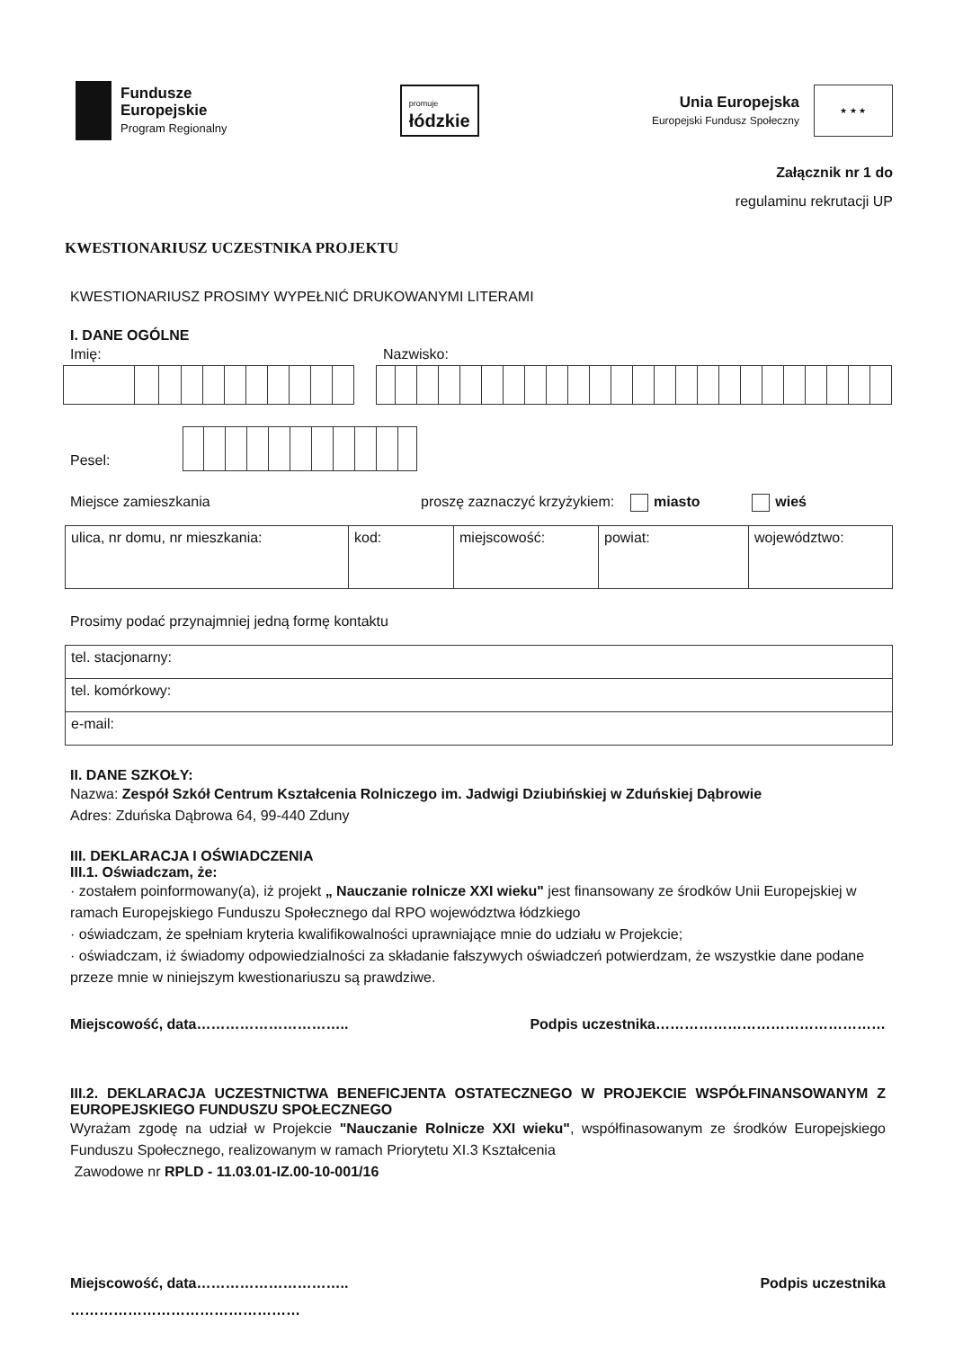Fundusze
Europejskie
Program Regionalny
promuje
łódzkie
Unia Europejska
Europejski Fundusz Społeczny
★ ★ ★
Załącznik nr 1 do
regulaminu rekrutacji UP
KWESTIONARIUSZ UCZESTNIKA PROJEKTU
KWESTIONARIUSZ PROSIMY WYPEŁNIĆ DRUKOWANYMI LITERAMI
I. DANE OGÓLNE
Imię: Nazwisko:
Pesel:
Miejsce zamieszkania proszę zaznaczyć krzyżykiem: miasto wieś
| ulica, nr domu, nr mieszkania: | kod: | miejscowość: | powiat: | województwo: |
Prosimy podać przynajmniej jedną formę kontaktu
| tel. stacjonarny: |
| tel. komórkowy: |
| e-mail: |
II. DANE SZKOŁY:
Nazwa: Zespół Szkół Centrum Kształcenia Rolniczego im. Jadwigi Dziubińskiej w Zduńskiej Dąbrowie
Adres: Zduńska Dąbrowa 64, 99-440 Zduny
III. DEKLARACJA I OŚWIADCZENIA
III.1. Oświadczam, że:
· zostałem poinformowany(a), iż projekt „ Nauczanie rolnicze XXI wieku" jest finansowany ze środków Unii Europejskiej w ramach Europejskiego Funduszu Społecznego dal RPO województwa łódzkiego
· oświadczam, że spełniam kryteria kwalifikowalności uprawniające mnie do udziału w Projekcie;
· oświadczam, iż świadomy odpowiedzialności za składanie fałszywych oświadczeń potwierdzam, że wszystkie dane podane przeze mnie w niniejszym kwestionariuszu są prawdziwe.
Miejscowość, data………………………….. Podpis uczestnika…………………………………………
III.2. DEKLARACJA UCZESTNICTWA BENEFICJENTA OSTATECZNEGO W PROJEKCIE WSPÓŁFINANSOWANYM Z EUROPEJSKIEGO FUNDUSZU SPOŁECZNEGO
Wyrażam zgodę na udział w Projekcie "Nauczanie Rolnicze XXI wieku", współfinasowanym ze środków Europejskiego Funduszu Społecznego, realizowanym w ramach Priorytetu XI.3 Kształcenia
Zawodowe nr RPLD - 11.03.01-IZ.00-10-001/16
Miejscowość, data………………………….. Podpis uczestnika
…………………………………………